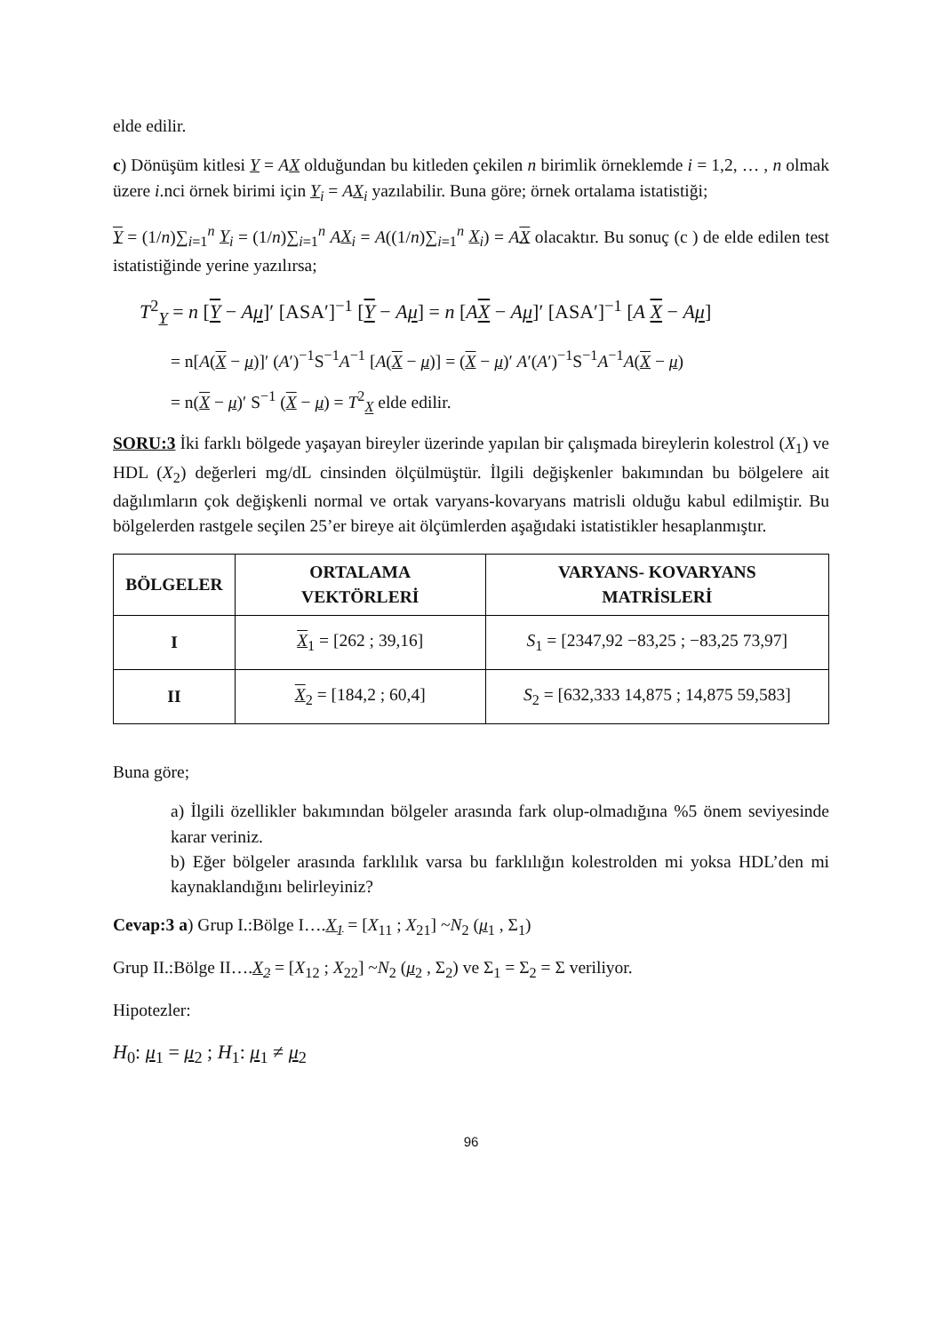elde edilir.
c) Dönüşüm kitlesi Y = AX olduğundan bu kitleden çekilen n birimlik örneklemde i = 1,2, … , n olmak üzere i.nci örnek birimi için Y<sub>i</sub> = AX<sub>i</sub> yazılabilir. Buna göre; örnek ortalama istatistiği;
Y = (1/n)∑<sub>i=1</sub><sup>n</sup> Y<sub>i</sub> = (1/n)∑<sub>i=1</sub><sup>n</sup> AX<sub>i</sub> = A((1/n)∑<sub>i=1</sub><sup>n</sup> X<sub>i</sub>) = AX olacaktır. Bu sonuç (c ) de elde edilen test istatistiğinde yerine yazılırsa;
T<sup>2</sup><sub>Y</sub> = n [Y − Aμ]′ [ASA′]<sup>−1</sup> [Y − Aμ] = n [AX − Aμ]′ [ASA′]<sup>−1</sup> [A X − Aμ]
= n[A(X − μ)]′ (A′)<sup>−1</sup>S<sup>−1</sup>A<sup>−1</sup> [A(X − μ)] = (X − μ)′ A′(A′)<sup>−1</sup>S<sup>−1</sup>A<sup>−1</sup>A(X − μ)
= n(X − μ)′ S<sup>−1</sup> (X − μ) = T<sup>2</sup><sub>X</sub> elde edilir.
SORU:3 İki farklı bölgede yaşayan bireyler üzerinde yapılan bir çalışmada bireylerin kolestrol (X<sub>1</sub>) ve HDL (X<sub>2</sub>) değerleri mg/dL cinsinden ölçülmüştür. İlgili değişkenler bakımından bu bölgelere ait dağılımların çok değişkenli normal ve ortak varyans-kovaryans matrisli olduğu kabul edilmiştir. Bu bölgelerden rastgele seçilen 25’er bireye ait ölçümlerden aşağıdaki istatistikler hesaplanmıştır.
| BÖLGELER | ORTALAMA VEKTÖRLERİ | VARYANS- KOVARYANS MATRİSLERİ |
| --- | --- | --- |
| I | X<sub>1</sub> = [262 ; 39,16] | S<sub>1</sub> = [2347,92 −83,25 ; −83,25 73,97] |
| II | X<sub>2</sub> = [184,2 ; 60,4] | S<sub>2</sub> = [632,333 14,875 ; 14,875 59,583] |
Buna göre;
a) İlgili özellikler bakımından bölgeler arasında fark olup-olmadığına %5 önem seviyesinde karar veriniz.
b) Eğer bölgeler arasında farklılık varsa bu farklılığın kolestrolden mi yoksa HDL’den mi kaynaklandığını belirleyiniz?
Cevap:3 a) Grup I.:Bölge I….X<sub>1</sub> = [X<sub>11</sub> ; X<sub>21</sub>] ~N<sub>2</sub> (μ<sub>1</sub> , Σ<sub>1</sub>)
Grup II.:Bölge II….X<sub>2</sub> = [X<sub>12</sub> ; X<sub>22</sub>] ~N<sub>2</sub> (μ<sub>2</sub> , Σ<sub>2</sub>) ve Σ<sub>1</sub> = Σ<sub>2</sub> = Σ veriliyor.
Hipotezler:
H<sub>0</sub>: μ<sub>1</sub> = μ<sub>2</sub> ; H<sub>1</sub>: μ<sub>1</sub> ≠ μ<sub>2</sub>
96